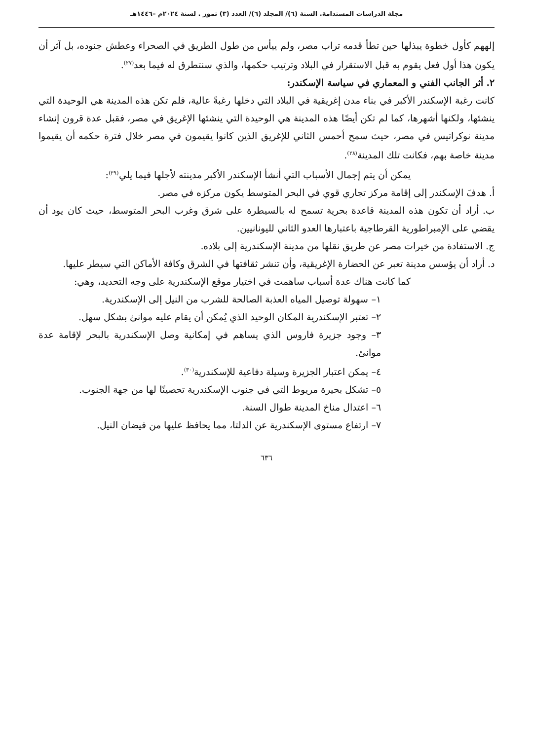مجلة الدراسات المستدامة. السنة (٦)/ المجلد (٦)/ العدد (٣) تموز . لسنة ٢٠٢٤م –١٤٤٦هـ
إلههم كأول خطوة يبذلها حين تطأ قدمه تراب مصر، ولم ييأس من طول الطريق في الصحراء وعطش جنوده، بل آثر أن يكون هذا أول فعل يقوم به قبل الاستقرار في البلاد وترتيب حكمها، والذي سنتطرق له فيما بعد<sup>(٢٧)</sup>.
٢. أثر الجانب الفني و المعماري في سياسة الإسكندر:
كانت رغبة الإسكندر الأكبر في بناء مدن إغريقية في البلاد التي دخلها رغبةً عالية، فلم تكن هذه المدينة هي الوحيدة التي ينشئها، ولكنها أشهرها، كما لم تكن أيضًا هذه المدينة هي الوحيدة التي ينشئها الإغريق في مصر، فقبل عدة قرون إنشاء مدينة نوكراتيس في مصر، حيث سمح أحمس الثاني للإغريق الذين كانوا يقيمون في مصر خلال فترة حكمه أن يقيموا مدينة خاصة بهم، فكانت تلك المدينة<sup>(٢٨)</sup>.
يمكن أن يتم إجمال الأسباب التي أنشأ الإسكندر الأكبر مدينته لأجلها فيما يلي<sup>(٢٩)</sup>:
أ. هدفَ الإسكندر إلى إقامة مركز تجاري قوي في البحر المتوسط يكون مركزه في مصر.
ب. أراد أن تكون هذه المدينة قاعدة بحرية تسمح له بالسيطرة على شرق وغرب البحر المتوسط، حيث كان يود أن يقضي على الإمبراطورية القرطاجية باعتبارها العدو الثاني لليونانيين.
ج. الاستفادة من خيرات مصر عن طريق نقلها من مدينة الإسكندرية إلى بلاده.
د. أراد أن يؤسس مدينة تعبر عن الحضارة الإغريقية، وأن تنشر ثقافتها في الشرق وكافة الأماكن التي سيطر عليها.
كما كانت هناك عدة أسباب ساهمت في اختيار موقع الإسكندرية على وجه التحديد، وهي:
١– سهولة توصيل المياه العذبة الصالحة للشرب من النيل إلى الإسكندرية.
٢– تعتبر الإسكندرية المكان الوحيد الذي يُمكن أن يقام عليه موانئ بشكل سهل.
٣– وجود جزيرة فاروس الذي يساهم في إمكانية وصل الإسكندرية بالبحر لإقامة عدة موانئ.
٤– يمكن اعتبار الجزيرة وسيلة دفاعية للإسكندرية<sup>(٣٠)</sup>.
٥– تشكل بحيرة مريوط التي في جنوب الإسكندرية تحصينًا لها من جهة الجنوب.
٦– اعتدال مناخ المدينة طوال السنة.
٧– ارتفاع مستوى الإسكندرية عن الدلتا، مما يحافظ عليها من فيضان النيل.
٦٣٦